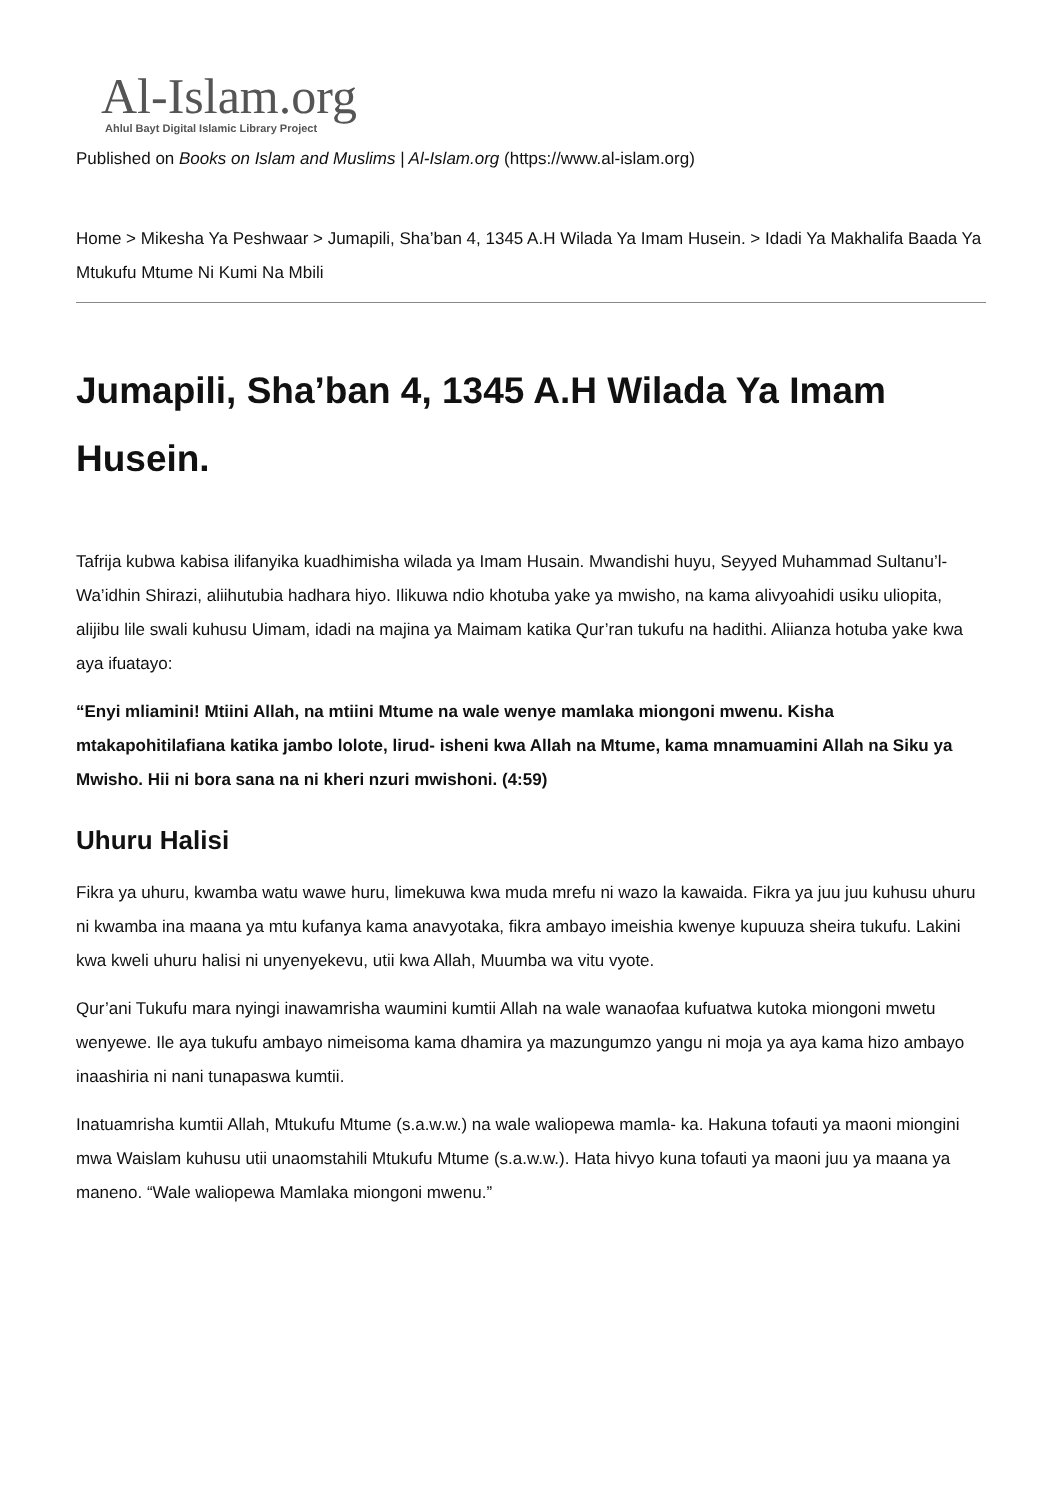Al-Islam.org
Ahlul Bayt Digital Islamic Library Project
Published on Books on Islam and Muslims | Al-Islam.org (https://www.al-islam.org)
Home > Mikesha Ya Peshwaar > Jumapili, Sha’ban 4, 1345 A.H Wilada Ya Imam Husein. > Idadi Ya Makhalifa Baada Ya Mtukufu Mtume Ni Kumi Na Mbili
Jumapili, Sha’ban 4, 1345 A.H Wilada Ya Imam Husein.
Tafrija kubwa kabisa ilifanyika kuadhimisha wilada ya Imam Husain. Mwandishi huyu, Seyyed Muhammad Sultanu’l-Wa’idhin Shirazi, aliihutubia hadhara hiyo. Ilikuwa ndio khotuba yake ya mwisho, na kama alivyoahidi usiku uliopita, alijibu lile swali kuhusu Uimam, idadi na majina ya Maimam katika Qur’ran tukufu na hadithi. Aliianza hotuba yake kwa aya ifuatayo:
“Enyi mliamini! Mtiini Allah, na mtiini Mtume na wale wenye mamlaka miongoni mwenu. Kisha mtakapohitilafiana katika jambo lolote, lirud- isheni kwa Allah na Mtume, kama mnamuamini Allah na Siku ya Mwisho. Hii ni bora sana na ni kheri nzuri mwishoni. (4:59)
Uhuru Halisi
Fikra ya uhuru, kwamba watu wawe huru, limekuwa kwa muda mrefu ni wazo la kawaida. Fikra ya juu juu kuhusu uhuru ni kwamba ina maana ya mtu kufanya kama anavyotaka, fikra ambayo imeishia kwenye kupuuza sheira tukufu. Lakini kwa kweli uhuru halisi ni unyenyekevu, utii kwa Allah, Muumba wa vitu vyote.
Qur’ani Tukufu mara nyingi inawamrisha waumini kumtii Allah na wale wanaofaa kufuatwa kutoka miongoni mwetu wenyewe. Ile aya tukufu ambayo nimeisoma kama dhamira ya mazungumzo yangu ni moja ya aya kama hizo ambayo inaashiria ni nani tunapaswa kumtii.
Inatuamrisha kumtii Allah, Mtukufu Mtume (s.a.w.w.) na wale waliopewa mamla- ka. Hakuna tofauti ya maoni miongini mwa Waislam kuhusu utii unaomstahili Mtukufu Mtume (s.a.w.w.). Hata hivyo kuna tofauti ya maoni juu ya maana ya maneno. “Wale waliopewa Mamlaka miongoni mwenu.”